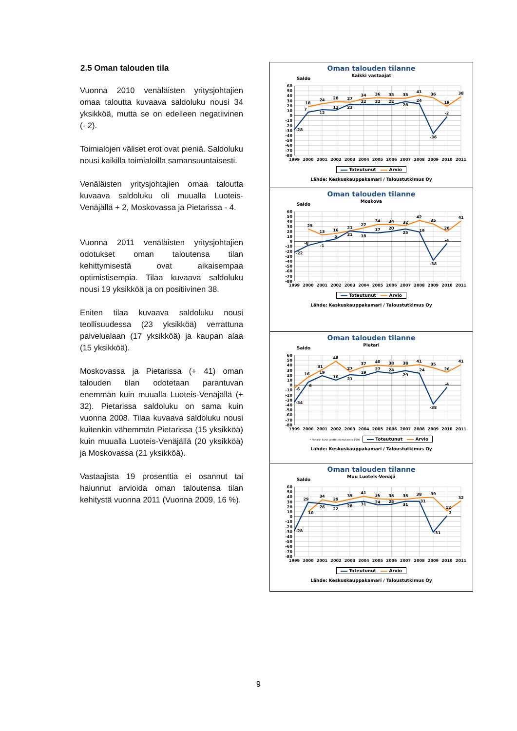2.5 Oman talouden tila
Vuonna 2010 venäläisten yritysjohtajien omaa taloutta kuvaava saldoluku nousi 34 yksikköä, mutta se on edelleen negatiivinen (- 2).
Toimialojen väliset erot ovat pieniä. Saldoluku nousi kaikilla toimialoilla samansuuntaisesti.
Venäläisten yritysjohtajien omaa taloutta kuvaava saldoluku oli muualla Luoteis-Venäjällä + 2, Moskovassa ja Pietarissa - 4.
Vuonna 2011 venäläisten yritysjohtajien odotukset oman taloutensa tilan kehittymisestä ovat aikaisempaa optimistisempia. Tilaa kuvaava saldoluku nousi 19 yksikköä ja on positiivinen 38.
Eniten tilaa kuvaava saldoluku nousi teollisuudessa (23 yksikköä) verrattuna palvelualaan (17 yksikköä) ja kaupan alaa (15 yksikköä).
Moskovassa ja Pietarissa (+ 41) oman talouden tilan odotetaan parantuvan enemmän kuin muualla Luoteis-Venäjällä (+ 32). Pietarissa saldoluku on sama kuin vuonna 2008. Tilaa kuvaava saldoluku nousi kuitenkin vähemmän Pietarissa (15 yksikköä) kuin muualla Luoteis-Venäjällä (20 yksikköä) ja Moskovassa (21 yksikköä).
Vastaajista 19 prosenttia ei osannut tai halunnut arvioida oman taloutensa tilan kehitystä vuonna 2011 (Vuonna 2009, 16 %).
Oman talouden tilanne
Kaikki vastaajat
Saldo
60
50
40
30
20
10
0
-10
-20
-30
-40
-50
-60
-70
-80
18
24
28
27
34
36
35
35
41
36
19
38
-28
7
12
11
23
22
22
22
28
24
-36
-2
1999
2000
2001
2002
2003
2004
2005
2006
2007
2008
2009
2010
2011
Toteutunut Arvio
Lähde: Keskuskauppakamari / Taloustutkimus Oy
Oman talouden tilanne
Moskova
Saldo
60
50
40
30
20
10
0
-10
-20
-30
-40
-50
-60
-70
-80
25
13
16
21
27
34
34
32
42
35
20
41
-22
-8
-1
5
21
18
17
20
25
19
-38
-4
1999
2000
2001
2002
2003
2004
2005
2006
2007
2008
2009
2010
2011
Toteutunut Arvio
Lähde: Keskuskauppakamari / Taloustutkimus Oy
Oman talouden tilanne
Pietari
Saldo
60
50
40
30
20
10
0
-10
-20
-30
-40
-50
-60
-70
-80
-6
16
31
48
27
37
40
38
38
41
35
26
41
-34
6
19
10
21
19
27
24
29
24
-38
-4
1999
2000
2001
2002
2003
2004
2005
2006
2007
2008
2009
2010
2011
* Pietarin luvut pilottitutkimuksesta 1998 Toteutunut Arvio
Lähde: Keskuskauppakamari / Taloustutkimus Oy
Oman talouden tilanne
Muu Luoteis-Venäjä
Saldo
60
50
40
30
20
10
0
-10
-20
-30
-40
-50
-60
-70
-80
10
34
29
35
41
36
35
35
38
39
12
32
-28
29
26
22
28
31
24
25
31
31
-31
2
1999
2000
2001
2002
2003
2004
2005
2006
2007
2008
2009
2010
2011
Toteutunut Arvio
Lähde: Keskuskauppakamari / Taloustutkimus Oy
9